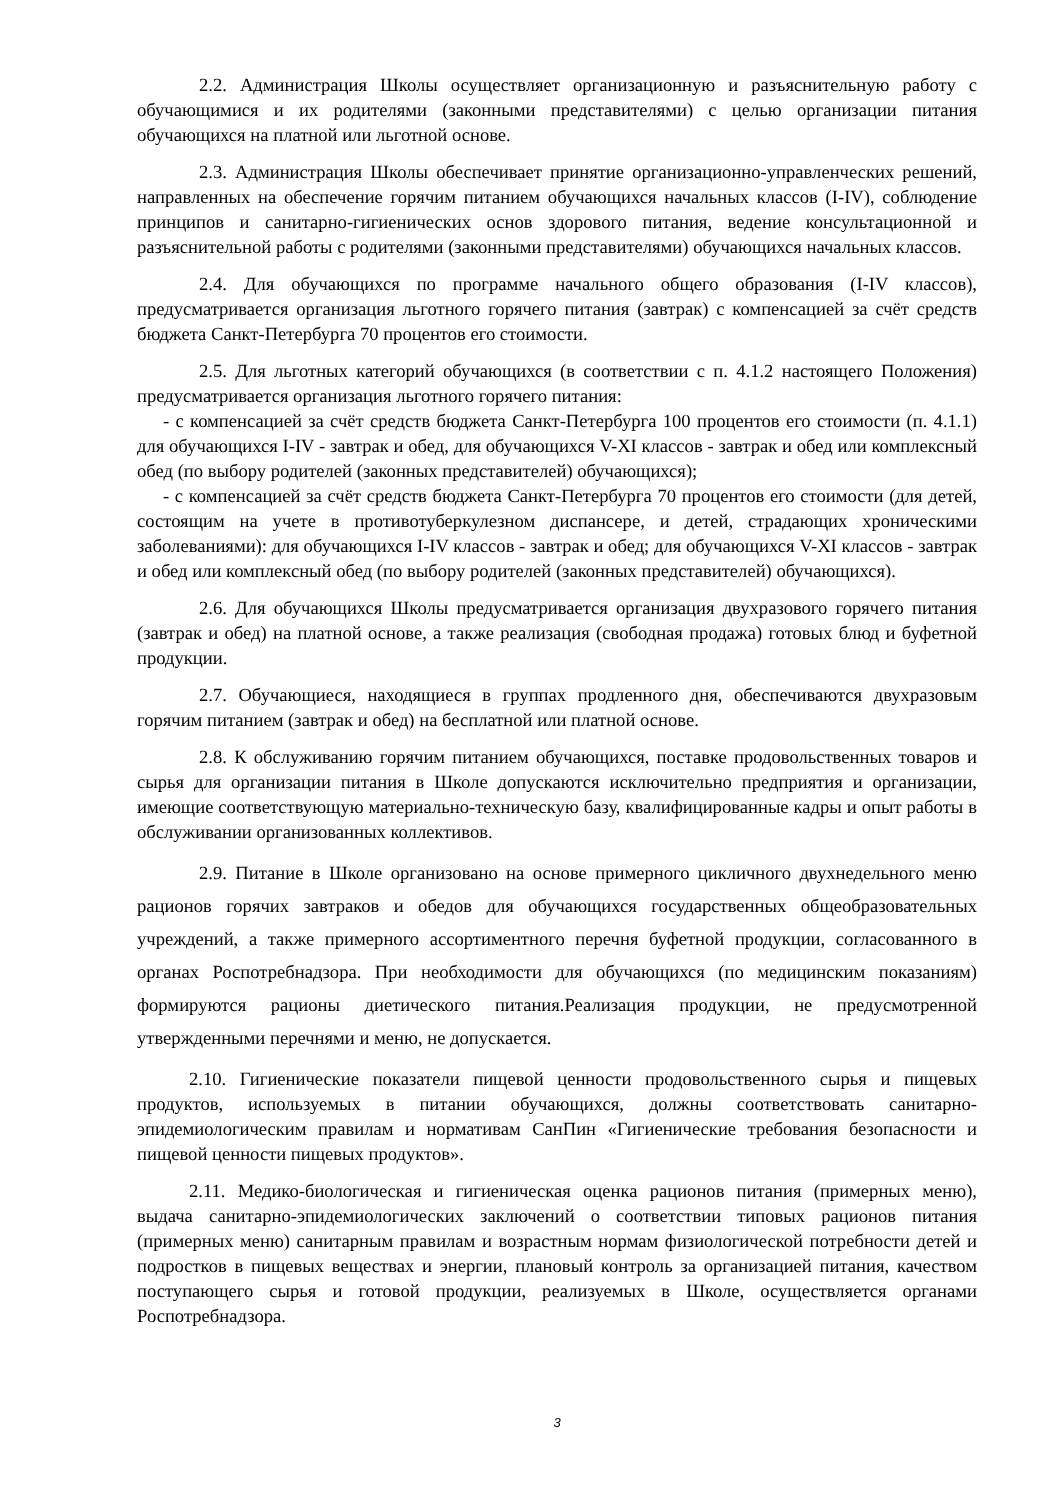2.2. Администрация Школы осуществляет организационную и разъяснительную работу с обучающимися и их родителями (законными представителями) с целью организации питания обучающихся на платной или льготной основе.
2.3. Администрация Школы обеспечивает принятие организационно-управленческих решений, направленных на обеспечение горячим питанием обучающихся начальных классов (I-IV), соблюдение принципов и санитарно-гигиенических основ здорового питания, ведение консультационной и разъяснительной работы с родителями (законными представителями) обучающихся начальных классов.
2.4. Для обучающихся по программе начального общего образования (I-IV классов), предусматривается организация льготного горячего питания (завтрак) с компенсацией за счёт средств бюджета Санкт-Петербурга 70 процентов его стоимости.
2.5. Для льготных категорий обучающихся (в соответствии с п. 4.1.2 настоящего Положения) предусматривается организация льготного горячего питания:
- с компенсацией за счёт средств бюджета Санкт-Петербурга 100 процентов его стоимости (п. 4.1.1) для обучающихся I-IV - завтрак и обед, для обучающихся V-XI классов - завтрак и обед или комплексный обед (по выбору родителей (законных представителей) обучающихся);
- с компенсацией за счёт средств бюджета Санкт-Петербурга 70 процентов его стоимости (для детей, состоящим на учете в противотуберкулезном диспансере, и детей, страдающих хроническими заболеваниями): для обучающихся I-IV классов - завтрак и обед; для обучающихся V-XI классов - завтрак и обед или комплексный обед (по выбору родителей (законных представителей) обучающихся).
2.6. Для обучающихся Школы предусматривается организация двухразового горячего питания (завтрак и обед) на платной основе, а также реализация (свободная продажа) готовых блюд и буфетной продукции.
2.7. Обучающиеся, находящиеся в группах продленного дня, обеспечиваются двухразовым горячим питанием (завтрак и обед) на бесплатной или платной основе.
2.8. К обслуживанию горячим питанием обучающихся, поставке продовольственных товаров и сырья для организации питания в Школе допускаются исключительно предприятия и организации, имеющие соответствующую материально-техническую базу, квалифицированные кадры и опыт работы в обслуживании организованных коллективов.
2.9. Питание в Школе организовано на основе примерного цикличного двухнедельного меню рационов горячих завтраков и обедов для обучающихся государственных общеобразовательных учреждений, а также примерного ассортиментного перечня буфетной продукции, согласованного в органах Роспотребнадзора. При необходимости для обучающихся (по медицинским показаниям) формируются рационы диетического питания.Реализация продукции, не предусмотренной утвержденными перечнями и меню, не допускается.
2.10. Гигиенические показатели пищевой ценности продовольственного сырья и пищевых продуктов, используемых в питании обучающихся, должны соответствовать санитарно-эпидемиологическим правилам и нормативам СанПин «Гигиенические требования безопасности и пищевой ценности пищевых продуктов».
2.11. Медико-биологическая и гигиеническая оценка рационов питания (примерных меню), выдача санитарно-эпидемиологических заключений о соответствии типовых рационов питания (примерных меню) санитарным правилам и возрастным нормам физиологической потребности детей и подростков в пищевых веществах и энергии, плановый контроль за организацией питания, качеством поступающего сырья и готовой продукции, реализуемых в Школе, осуществляется органами Роспотребнадзора.
3